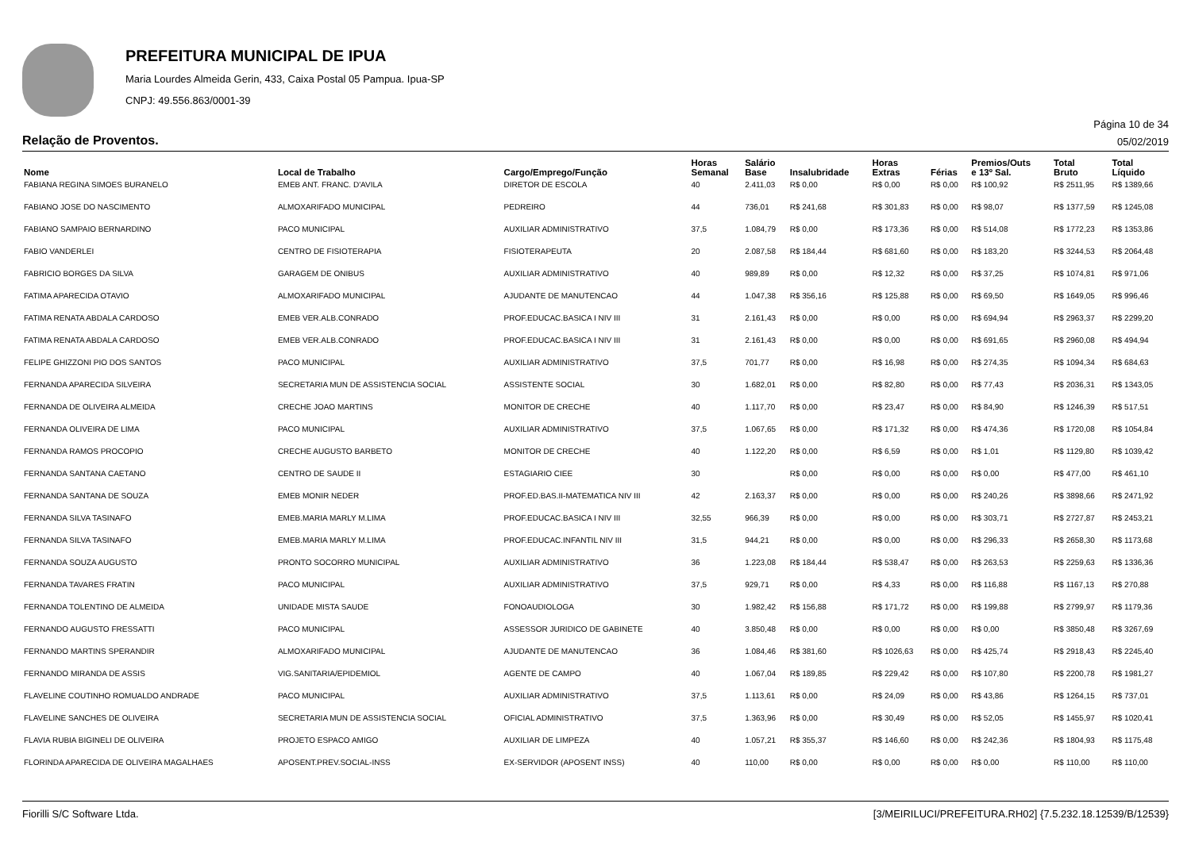PREFEITURA MUNICIPAL DE IPUA
Maria Lourdes Almeida Gerin, 433, Caixa Postal 05 Pampua. Ipua-SP
CNPJ: 49.556.863/0001-39
Página 10 de 34
Relação de Proventos. 05/02/2019
| Nome | Local de Trabalho | Cargo/Emprego/Função | Horas Semanal | Salário Base | Insalubridade | Horas Extras | Férias | Premios/Outs e 13º Sal. | Total Bruto | Total Líquido |
| --- | --- | --- | --- | --- | --- | --- | --- | --- | --- | --- |
| FABIANA REGINA SIMOES BURANELO | EMEB ANT. FRANC. D'AVILA | DIRETOR DE ESCOLA | 40 | 2.411,03 | R$ 0,00 | R$ 0,00 | R$ 0,00 | R$ 100,92 | R$ 2511,95 | R$ 1389,66 |
| FABIANO JOSE DO NASCIMENTO | ALMOXARIFADO MUNICIPAL | PEDREIRO | 44 | 736,01 | R$ 241,68 | R$ 301,83 | R$ 0,00 | R$ 98,07 | R$ 1377,59 | R$ 1245,08 |
| FABIANO SAMPAIO BERNARDINO | PACO MUNICIPAL | AUXILIAR ADMINISTRATIVO | 37,5 | 1.084,79 | R$ 0,00 | R$ 173,36 | R$ 0,00 | R$ 514,08 | R$ 1772,23 | R$ 1353,86 |
| FABIO VANDERLEI | CENTRO DE FISIOTERAPIA | FISIOTERAPEUTA | 20 | 2.087,58 | R$ 184,44 | R$ 681,60 | R$ 0,00 | R$ 183,20 | R$ 3244,53 | R$ 2064,48 |
| FABRICIO BORGES DA SILVA | GARAGEM DE ONIBUS | AUXILIAR ADMINISTRATIVO | 40 | 989,89 | R$ 0,00 | R$ 12,32 | R$ 0,00 | R$ 37,25 | R$ 1074,81 | R$ 971,06 |
| FATIMA APARECIDA OTAVIO | ALMOXARIFADO MUNICIPAL | AJUDANTE DE MANUTENCAO | 44 | 1.047,38 | R$ 356,16 | R$ 125,88 | R$ 0,00 | R$ 69,50 | R$ 1649,05 | R$ 996,46 |
| FATIMA RENATA ABDALA CARDOSO | EMEB VER.ALB.CONRADO | PROF.EDUCAC.BASICA I NIV III | 31 | 2.161,43 | R$ 0,00 | R$ 0,00 | R$ 0,00 | R$ 694,94 | R$ 2963,37 | R$ 2299,20 |
| FATIMA RENATA ABDALA CARDOSO | EMEB VER.ALB.CONRADO | PROF.EDUCAC.BASICA I NIV III | 31 | 2.161,43 | R$ 0,00 | R$ 0,00 | R$ 0,00 | R$ 691,65 | R$ 2960,08 | R$ 494,94 |
| FELIPE GHIZZONI PIO DOS SANTOS | PACO MUNICIPAL | AUXILIAR ADMINISTRATIVO | 37,5 | 701,77 | R$ 0,00 | R$ 16,98 | R$ 0,00 | R$ 274,35 | R$ 1094,34 | R$ 684,63 |
| FERNANDA APARECIDA SILVEIRA | SECRETARIA MUN DE ASSISTENCIA SOCIAL | ASSISTENTE SOCIAL | 30 | 1.682,01 | R$ 0,00 | R$ 82,80 | R$ 0,00 | R$ 77,43 | R$ 2036,31 | R$ 1343,05 |
| FERNANDA DE OLIVEIRA ALMEIDA | CRECHE JOAO MARTINS | MONITOR DE CRECHE | 40 | 1.117,70 | R$ 0,00 | R$ 23,47 | R$ 0,00 | R$ 84,90 | R$ 1246,39 | R$ 517,51 |
| FERNANDA OLIVEIRA DE LIMA | PACO MUNICIPAL | AUXILIAR ADMINISTRATIVO | 37,5 | 1.067,65 | R$ 0,00 | R$ 171,32 | R$ 0,00 | R$ 474,36 | R$ 1720,08 | R$ 1054,84 |
| FERNANDA RAMOS PROCOPIO | CRECHE AUGUSTO BARBETO | MONITOR DE CRECHE | 40 | 1.122,20 | R$ 0,00 | R$ 6,59 | R$ 0,00 | R$ 1,01 | R$ 1129,80 | R$ 1039,42 |
| FERNANDA SANTANA CAETANO | CENTRO DE SAUDE II | ESTAGIARIO CIEE | 30 | | R$ 0,00 | R$ 0,00 | R$ 0,00 | R$ 0,00 | R$ 477,00 | R$ 461,10 |
| FERNANDA SANTANA DE SOUZA | EMEB MONIR NEDER | PROF.ED.BAS.II-MATEMATICA NIV III | 42 | 2.163,37 | R$ 0,00 | R$ 0,00 | R$ 0,00 | R$ 240,26 | R$ 3898,66 | R$ 2471,92 |
| FERNANDA SILVA TASINAFO | EMEB.MARIA MARLY M.LIMA | PROF.EDUCAC.BASICA I NIV III | 32,55 | 966,39 | R$ 0,00 | R$ 0,00 | R$ 0,00 | R$ 303,71 | R$ 2727,87 | R$ 2453,21 |
| FERNANDA SILVA TASINAFO | EMEB.MARIA MARLY M.LIMA | PROF.EDUCAC.INFANTIL NIV III | 31,5 | 944,21 | R$ 0,00 | R$ 0,00 | R$ 0,00 | R$ 296,33 | R$ 2658,30 | R$ 1173,68 |
| FERNANDA SOUZA AUGUSTO | PRONTO SOCORRO MUNICIPAL | AUXILIAR ADMINISTRATIVO | 36 | 1.223,08 | R$ 184,44 | R$ 538,47 | R$ 0,00 | R$ 263,53 | R$ 2259,63 | R$ 1336,36 |
| FERNANDA TAVARES FRATIN | PACO MUNICIPAL | AUXILIAR ADMINISTRATIVO | 37,5 | 929,71 | R$ 0,00 | R$ 4,33 | R$ 0,00 | R$ 116,88 | R$ 1167,13 | R$ 270,88 |
| FERNANDA TOLENTINO DE ALMEIDA | UNIDADE MISTA SAUDE | FONOAUDIOLOGA | 30 | 1.982,42 | R$ 156,88 | R$ 171,72 | R$ 0,00 | R$ 199,88 | R$ 2799,97 | R$ 1179,36 |
| FERNANDO AUGUSTO FRESSATTI | PACO MUNICIPAL | ASSESSOR JURIDICO DE GABINETE | 40 | 3.850,48 | R$ 0,00 | R$ 0,00 | R$ 0,00 | R$ 0,00 | R$ 3850,48 | R$ 3267,69 |
| FERNANDO MARTINS SPERANDIR | ALMOXARIFADO MUNICIPAL | AJUDANTE DE MANUTENCAO | 36 | 1.084,46 | R$ 381,60 | R$ 1026,63 | R$ 0,00 | R$ 425,74 | R$ 2918,43 | R$ 2245,40 |
| FERNANDO MIRANDA DE ASSIS | VIG.SANITARIA/EPIDEMIOL | AGENTE DE CAMPO | 40 | 1.067,04 | R$ 189,85 | R$ 229,42 | R$ 0,00 | R$ 107,80 | R$ 2200,78 | R$ 1981,27 |
| FLAVELINE COUTINHO ROMUALDO ANDRADE | PACO MUNICIPAL | AUXILIAR ADMINISTRATIVO | 37,5 | 1.113,61 | R$ 0,00 | R$ 24,09 | R$ 0,00 | R$ 43,86 | R$ 1264,15 | R$ 737,01 |
| FLAVELINE SANCHES DE OLIVEIRA | SECRETARIA MUN DE ASSISTENCIA SOCIAL | OFICIAL ADMINISTRATIVO | 37,5 | 1.363,96 | R$ 0,00 | R$ 30,49 | R$ 0,00 | R$ 52,05 | R$ 1455,97 | R$ 1020,41 |
| FLAVIA RUBIA BIGINELI DE OLIVEIRA | PROJETO ESPACO AMIGO | AUXILIAR DE LIMPEZA | 40 | 1.057,21 | R$ 355,37 | R$ 146,60 | R$ 0,00 | R$ 242,36 | R$ 1804,93 | R$ 1175,48 |
| FLORINDA APARECIDA DE OLIVEIRA MAGALHAES | APOSENT.PREV.SOCIAL-INSS | EX-SERVIDOR (APOSENT INSS) | 40 | 110,00 | R$ 0,00 | R$ 0,00 | R$ 0,00 | R$ 0,00 | R$ 110,00 | R$ 110,00 |
Fiorilli S/C Software Ltda. [3/MEIRILUCI/PREFEITURA.RH02] {7.5.232.18.12539/B/12539}